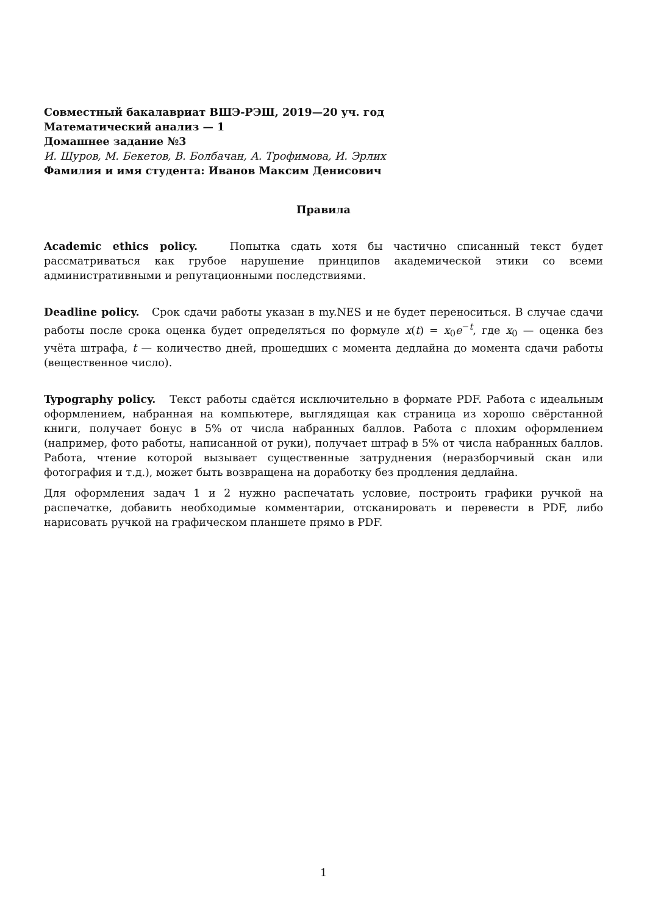Совместный бакалавриат ВШЭ-РЭШ, 2019—20 уч. год
Математический анализ — 1
Домашнее задание №3
И. Щуров, М. Бекетов, В. Болбачан, А. Трофимова, И. Эрлих
Фамилия и имя студента: Иванов Максим Денисович
Правила
Academic ethics policy. Попытка сдать хотя бы частично списанный текст будет рассматриваться как грубое нарушение принципов академической этики со всеми административными и репутационными последствиями.
Deadline policy. Срок сдачи работы указан в my.NES и не будет переноситься. В случае сдачи работы после срока оценка будет определяться по формуле x(t) = x<sub>0</sub>e<sup>−t</sup>, где x<sub>0</sub> — оценка без учёта штрафа, t — количество дней, прошедших с момента дедлайна до момента сдачи работы (вещественное число).
Typography policy. Текст работы сдаётся исключительно в формате PDF. Работа с идеальным оформлением, набранная на компьютере, выглядящая как страница из хорошо свёрстанной книги, получает бонус в 5% от числа набранных баллов. Работа с плохим оформлением (например, фото работы, написанной от руки), получает штраф в 5% от числа набранных баллов. Работа, чтение которой вызывает существенные затруднения (неразборчивый скан или фотография и т.д.), может быть возвращена на доработку без продления дедлайна.
Для оформления задач 1 и 2 нужно распечатать условие, построить графики ручкой на распечатке, добавить необходимые комментарии, отсканировать и перевести в PDF, либо нарисовать ручкой на графическом планшете прямо в PDF.
1